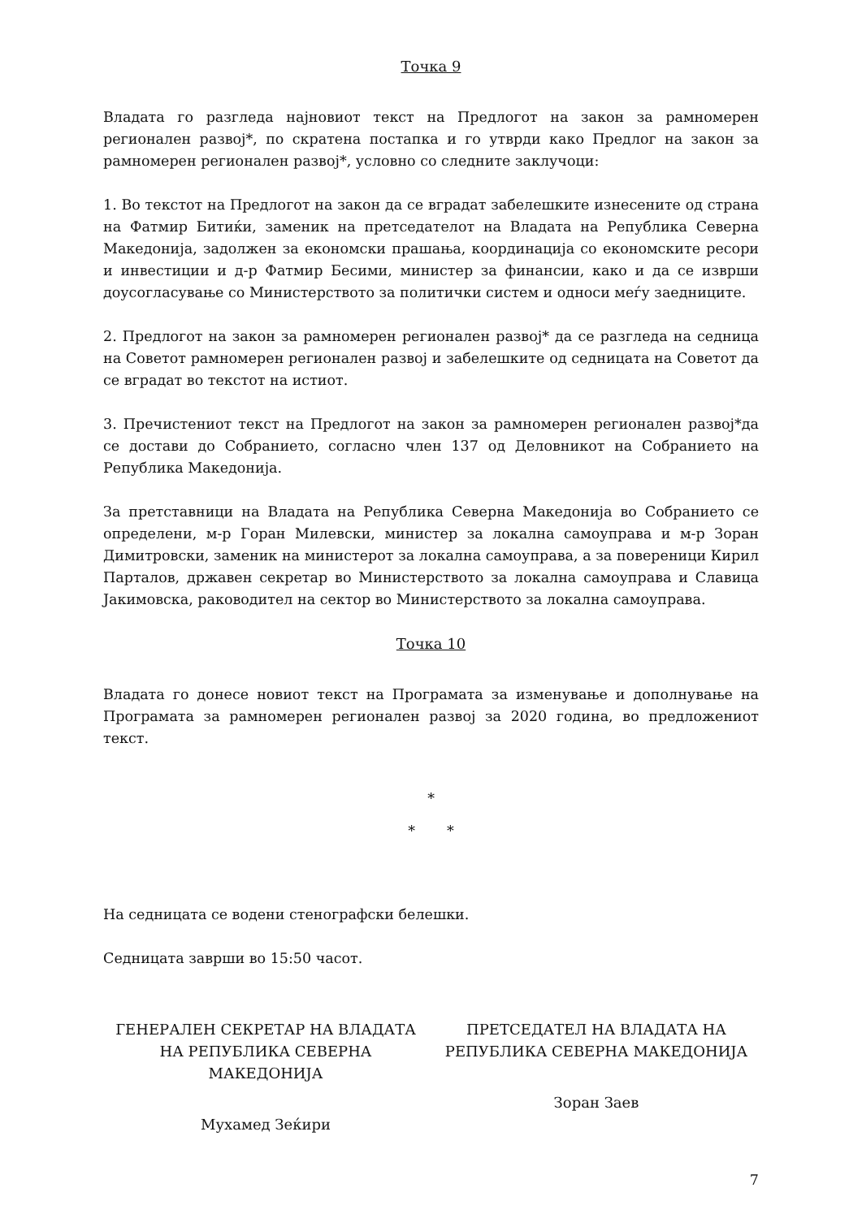Точка 9
Владата го разгледа најновиот текст на Предлогот на закон за рамномерен регионален развој*, по скратена постапка и го утврди како Предлог на закон за рамномерен регионален развој*, условно со следните заклучоци:
1. Во текстот на Предлогот на закон да се вградат забелешките изнесените од страна на Фатмир Битиќи, заменик на претседателот на Владата на Република Северна Македонија, задолжен за економски прашања, координација со економските ресори и инвестиции и д-р Фатмир Бесими, министер за финансии, како и да се изврши доусогласување со Министерството за политички систем и односи меѓу заедниците.
2. Предлогот на закон за рамномерен регионален развој* да се разгледа на седница на Советот рамномерен регионален развој и забелешките од седницата на Советот да се вградат во текстот на истиот.
3. Пречистениот текст на Предлогот на закон за рамномерен регионален развој*да се достави до Собранието, согласно член 137 од Деловникот на Собранието на Република Македонија.
За претставници на Владата на Република Северна Македонија во Собранието се определени, м-р Горан Милевски, министер за локална самоуправа и м-р Зоран Димитровски, заменик на министерот за локална самоуправа, а за повереници Кирил Парталов, државен секретар во Министерството за локална самоуправа и Славица Јакимовска, раководител на сектор во Министерството за локална самоуправа.
Точка 10
Владата го донесе новиот текст на Програмата за изменување и дополнување на Програмата за рамномерен регионален развој за 2020 година, во предложениот текст.
*
* *
На седницата се водени стенографски белешки.
Седницата заврши во 15:50 часот.
ГЕНЕРАЛЕН СЕКРЕТАР НА ВЛАДАТА НА РЕПУБЛИКА СЕВЕРНА МАКЕДОНИЈА
Мухамед Зеќири
ПРЕТСЕДАТЕЛ НА ВЛАДАТА НА РЕПУБЛИКА СЕВЕРНА МАКЕДОНИЈА
Зоран Заев
7